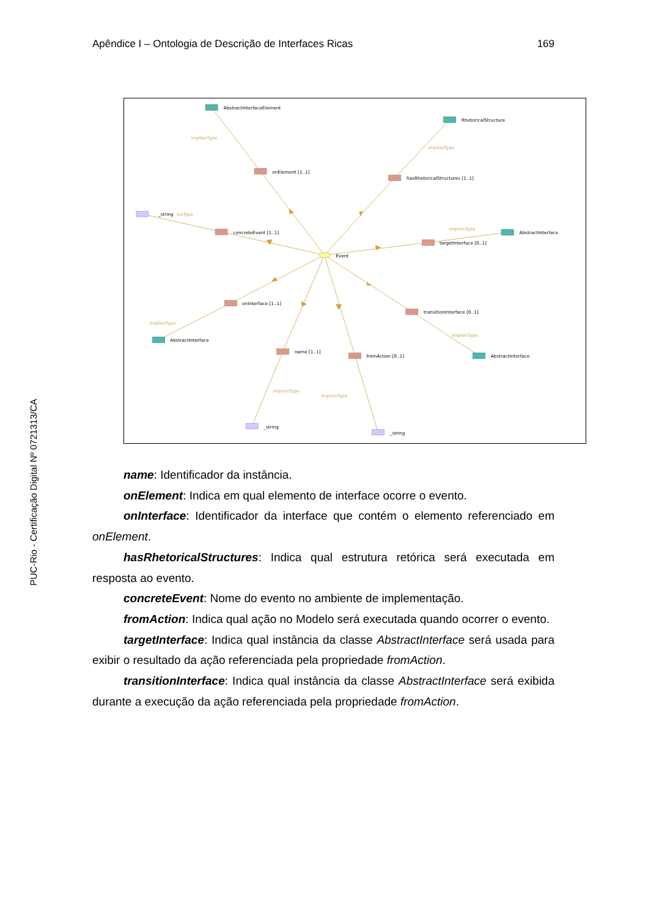Apêndice I – Ontologia de Descrição de Interfaces Ricas 169
PUC-Rio - Certificação Digital Nº 0721313/CA
AbstractInterfaceElement
RhetoricalStructure
onElement [1..1]
hasRhetoricalStructures [1..1]
_string
concreteEvent [1..1]
AbstractInterface
targetInterface [0..1]
Event
onInterface [1..1]
transitionInterface [0..1]
AbstractInterface
name [1..1]
fromAction [0..1]
AbstractInterface
_string
_string
impliesType
impliesType
iesType
impliesType
impliesType
impliesType
impliesType
impliesType
name: Identificador da instância.
onElement: Indica em qual elemento de interface ocorre o evento.
onInterface: Identificador da interface que contém o elemento referenciado em onElement.
hasRhetoricalStructures: Indica qual estrutura retórica será executada em resposta ao evento.
concreteEvent: Nome do evento no ambiente de implementação.
fromAction: Indica qual ação no Modelo será executada quando ocorrer o evento.
targetInterface: Indica qual instância da classe AbstractInterface será usada para exibir o resultado da ação referenciada pela propriedade fromAction.
transitionInterface: Indica qual instância da classe AbstractInterface será exibida durante a execução da ação referenciada pela propriedade fromAction.